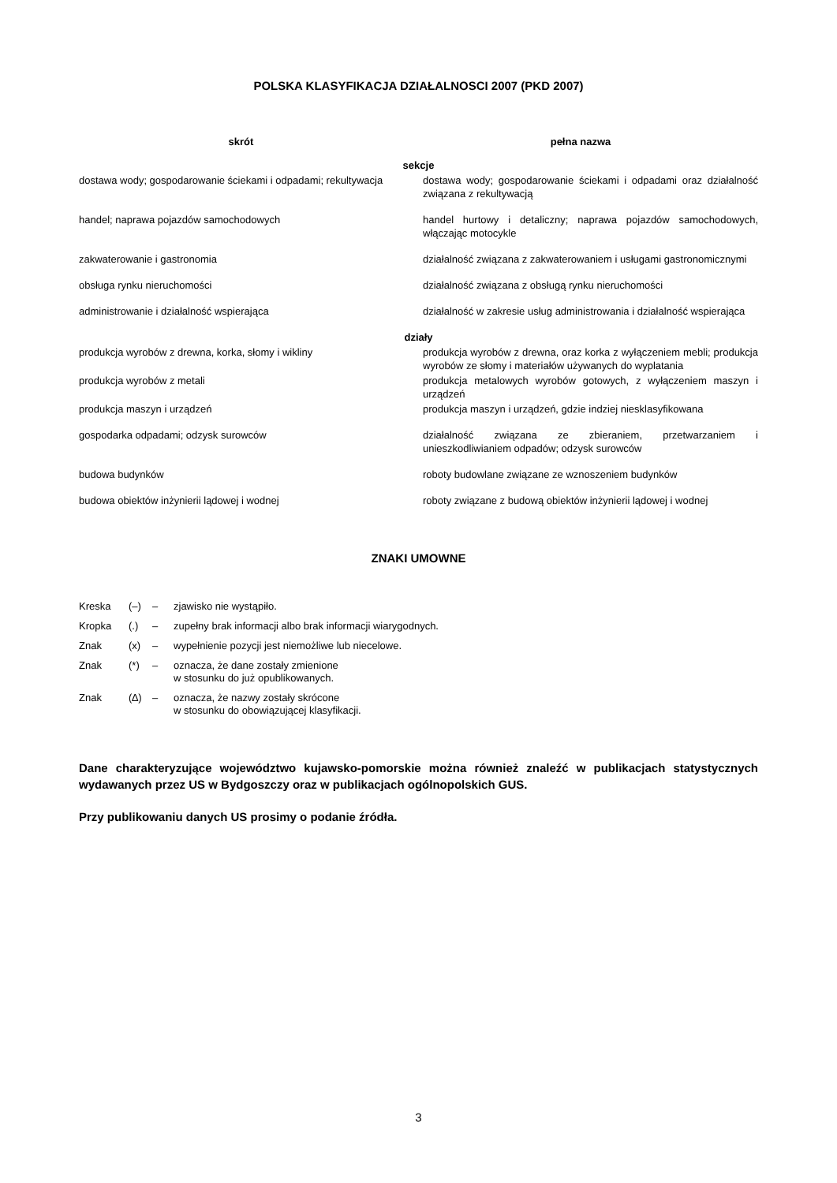POLSKA KLASYFIKACJA DZIAŁALNOSCI 2007 (PKD 2007)
| skrót | pełna nazwa |
| --- | --- |
| sekcje | |
| dostawa wody; gospodarowanie ściekami i odpadami; rekultywacja | dostawa wody; gospodarowanie ściekami i odpadami oraz działalność związana z rekultywacją |
| handel; naprawa pojazdów samochodowych | handel hurtowy i detaliczny; naprawa pojazdów samochodowych, włączając motocykle |
| zakwaterowanie i gastronomia | działalność związana z zakwaterowaniem i usługami gastronomicznymi |
| obsługa rynku nieruchomości | działalność związana z obsługą rynku nieruchomości |
| administrowanie i działalność wspierająca | działalność w zakresie usług administrowania i działalność wspierająca |
| działy | |
| produkcja wyrobów z drewna, korka, słomy i wikliny | produkcja wyrobów z drewna, oraz korka z wyłączeniem mebli; produkcja wyrobów ze słomy i materiałów używanych do wyplatania |
| produkcja wyrobów z metali | produkcja metalowych wyrobów gotowych, z wyłączeniem maszyn i urządzeń |
| produkcja maszyn i urządzeń | produkcja maszyn i urządzeń, gdzie indziej niesklasyfikowana |
| gospodarka odpadami; odzysk surowców | działalność związana ze zbieraniem, przetwarzaniem i unieszkodliwianiem odpadów; odzysk surowców |
| budowa budynków | roboty budowlane związane ze wznoszeniem budynków |
| budowa obiektów inżynierii lądowej i wodnej | roboty związane z budową obiektów inżynierii lądowej i wodnej |
ZNAKI UMOWNE
| Kreska | (–) | – | zjawisko nie wystąpiło. |
| Kropka | (.) | – | zupełny brak informacji albo brak informacji wiarygodnych. |
| Znak | (x) | – | wypełnienie pozycji jest niemożliwe lub niecelowe. |
| Znak | (*) | – | oznacza, że dane zostały zmienione w stosunku do już opublikowanych. |
| Znak | (∆) | – | oznacza, że nazwy zostały skrócone w stosunku do obowiązującej klasyfikacji. |
Dane charakteryzujące województwo kujawsko-pomorskie można również znaleźć w publikacjach statystycznych wydawanych przez US w Bydgoszczy oraz w publikacjach ogólnopolskich GUS.
Przy publikowaniu danych US prosimy o podanie źródła.
3